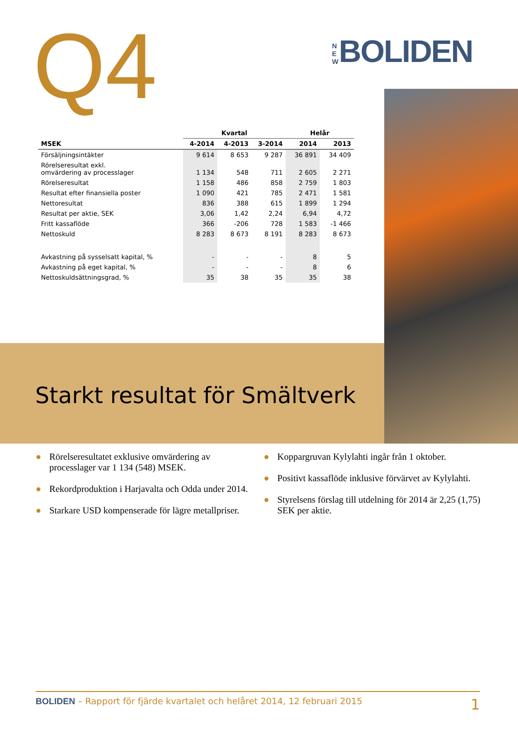Q4 N E W BOLIDEN
| | Kvartal | | | Helår | |
| --- | --- | --- | --- | --- | --- |
| MSEK | 4-2014 | 4-2013 | 3-2014 | 2014 | 2013 |
| Försäljningsintäkter | 9 614 | 8 653 | 9 287 | 36 891 | 34 409 |
| Rörelseresultat exkl. omvärdering av processlager | 1 134 | 548 | 711 | 2 605 | 2 271 |
| Rörelseresultat | 1 158 | 486 | 858 | 2 759 | 1 803 |
| Resultat efter finansiella poster | 1 090 | 421 | 785 | 2 471 | 1 581 |
| Nettoresultat | 836 | 388 | 615 | 1 899 | 1 294 |
| Resultat per aktie, SEK | 3,06 | 1,42 | 2,24 | 6,94 | 4,72 |
| Fritt kassaflöde | 366 | -206 | 728 | 1 583 | -1 466 |
| Nettoskuld | 8 283 | 8 673 | 8 191 | 8 283 | 8 673 |
| Avkastning på sysselsatt kapital, % | - | - | - | 8 | 5 |
| Avkastning på eget kapital, % | - | - | - | 8 | 6 |
| Nettoskuldsättningsgrad, % | 35 | 38 | 35 | 35 | 38 |
Starkt resultat för Smältverk
● Rörelseresultatet exklusive omvärdering av processlager var 1 134 (548) MSEK.
● Rekordproduktion i Harjavalta och Odda under 2014.
● Starkare USD kompenserade för lägre metallpriser.
● Koppargruvan Kylylahti ingår från 1 oktober.
● Positivt kassaflöde inklusive förvärvet av Kylylahti.
● Styrelsens förslag till utdelning för 2014 är 2,25 (1,75) SEK per aktie.
BOLIDEN – Rapport för fjärde kvartalet och helåret 2014, 12 februari 2015 1